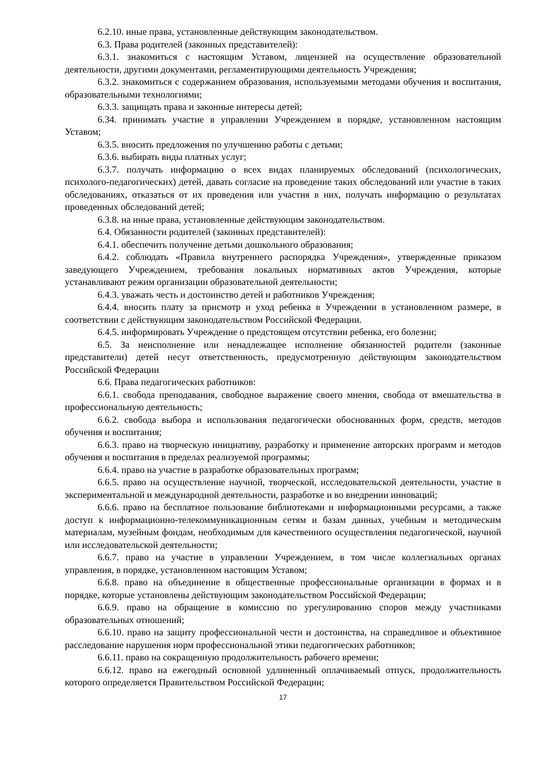6.2.10. иные права, установленные действующим законодательством.
6.3. Права родителей (законных представителей):
6.3.1. знакомиться с настоящим Уставом, лицензией на осуществление образовательной деятельности, другими документами, регламентирующими деятельность Учреждения;
6.3.2. знакомиться с содержанием образования, используемыми методами обучения и воспитания, образовательными технологиями;
6.3.3. защищать права и законные интересы детей;
6.34. принимать участие в управлении Учреждением в порядке, установленном настоящим Уставом;
6.3.5. вносить предложения по улучшению работы с детьми;
6.3.6. выбирать виды платных услуг;
6.3.7. получать информацию о всех видах планируемых обследований (психологических, психолого-педагогических) детей, давать согласие на проведение таких обследований или участие в таких обследованиях, отказаться от их проведения или участия в них, получать информацию о результатах проведенных обследований детей;
6.3.8. на иные права, установленные действующим законодательством.
6.4. Обязанности родителей (законных представителей):
6.4.1. обеспечить получение детьми дошкольного образования;
6.4.2. соблюдать «Правила внутреннего распорядка Учреждения», утвержденные приказом заведующего Учреждением, требования локальных нормативных актов Учреждения, которые устанавливают режим организации образовательной деятельности;
6.4.3. уважать честь и достоинство детей и работников Учреждения;
6.4.4. вносить плату за присмотр и уход ребенка в Учреждении в установленном размере, в соответствии с действующим законодательством Российской Федерации.
6.4.5. информировать Учреждение о предстоящем отсутствии ребенка, его болезни;
6.5. За неисполнение или ненадлежащее исполнение обязанностей родители (законные представители) детей несут ответственность, предусмотренную действующим законодательством Российской Федерации
6.6. Права педагогических работников:
6.6.1. свобода преподавания, свободное выражение своего мнения, свобода от вмешательства в профессиональную деятельность;
6.6.2. свобода выбора и использования педагогически обоснованных форм, средств, методов обучения и воспитания;
6.6.3. право на творческую инициативу, разработку и применение авторских программ и методов обучения и воспитания в пределах реализуемой программы;
6.6.4. право на участие в разработке образовательных программ;
6.6.5. право на осуществление научной, творческой, исследовательской деятельности, участие в экспериментальной и международной деятельности, разработке и во внедрении инноваций;
6.6.6. право на бесплатное пользование библиотеками и информационными ресурсами, а также доступ к информационно-телекоммуникационным сетям и базам данных, учебным и методическим материалам, музейным фондам, необходимым для качественного осуществления педагогической, научной или исследовательской деятельности;
6.6.7. право на участие в управлении Учреждением, в том числе коллегиальных органах управления, в порядке, установленном настоящим Уставом;
6.6.8. право на объединение в общественные профессиональные организации в формах и в порядке, которые установлены действующим законодательством Российской Федерации;
6.6.9. право на обращение в комиссию по урегулированию споров между участниками образовательных отношений;
6.6.10. право на защиту профессиональной чести и достоинства, на справедливое и объективное расследование нарушения норм профессиональной этики педагогических работников;
6.6.11. право на сокращенную продолжительность рабочего времени;
6.6.12. право на ежегодный основной удлиненный оплачиваемый отпуск, продолжительность которого определяется Правительством Российской Федерации;
17